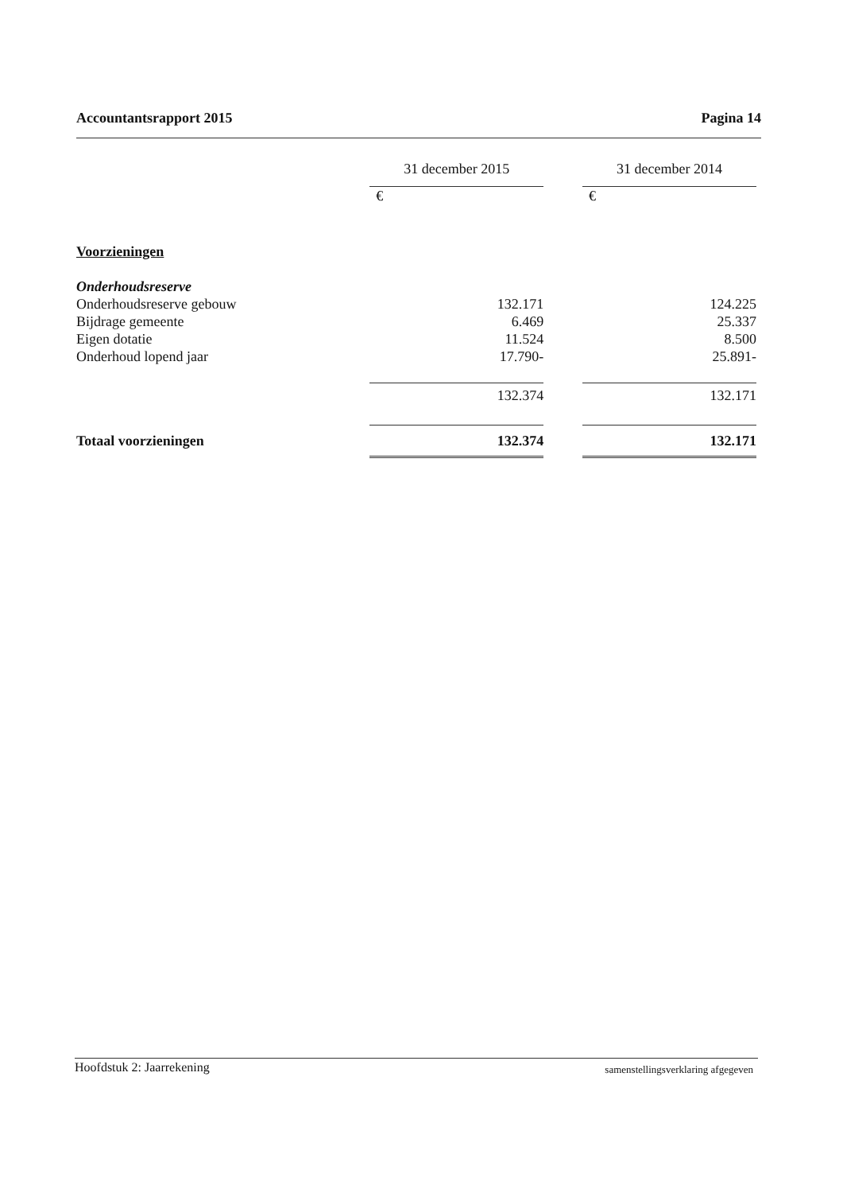Accountantsrapport 2015 Pagina 14
| | 31 december 2015 | | 31 december 2014 |
| --- | --- | --- | --- |
| | € | | € |
| Voorzieningen | | | |
| Onderhoudsreserve | | | |
| Onderhoudsreserve gebouw | 132.171 | | 124.225 |
| Bijdrage gemeente | 6.469 | | 25.337 |
| Eigen dotatie | 11.524 | | 8.500 |
| Onderhoud lopend jaar | 17.790- | | 25.891- |
| | 132.374 | | 132.171 |
| Totaal voorzieningen | 132.374 | | 132.171 |
Hoofdstuk 2: Jaarrekening samenstellingsverklaring afgegeven